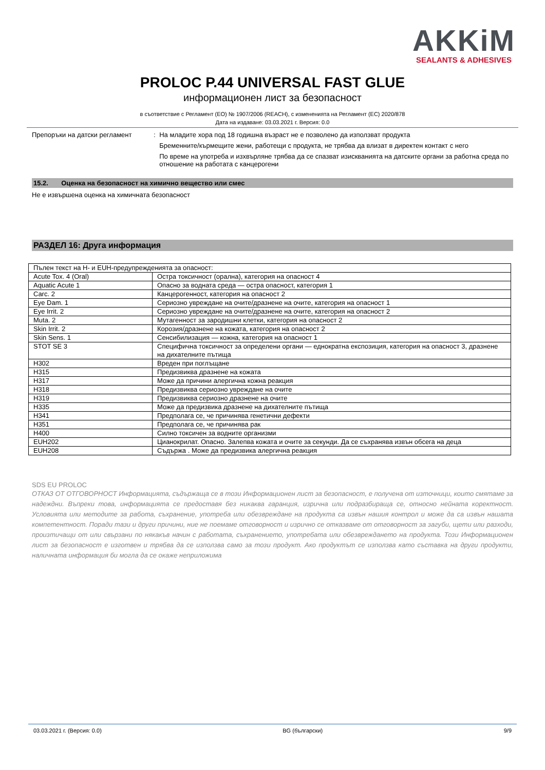AKKiM
SEALANTS & ADHESIVES
PROLOC P.44 UNIVERSAL FAST GLUE
информационен лист за безопасност
в съответствие с Регламент (ЕО) № 1907/2006 (REACH), с измененията на Регламент (ЕС) 2020/878
Дата на издаване: 03.03.2021 г. Версия: 0.0
Препоръки на датски регламент : На младите хора под 18 годишна възраст не е позволено да използват продукта
Бременните/кърмещите жени, работещи с продукта, не трябва да влизат в директен контакт с него
По време на употреба и изхвърляне трябва да се спазват изискванията на датските органи за работна среда по отношение на работата с канцерогени
15.2. Оценка на безопасност на химично вещество или смес
Не е извършена оценка на химичната безопасност
РАЗДЕЛ 16: Друга информация
| Пълен текст на H- и EUH-предупрежденията за опасност: | |
| Acute Tox. 4 (Oral) | Остра токсичност (орална), категория на опасност 4 |
| Aquatic Acute 1 | Опасно за водната среда — остра опасност, категория 1 |
| Carc. 2 | Канцерогенност, категория на опасност 2 |
| Eye Dam. 1 | Сериозно увреждане на очите/дразнене на очите, категория на опасност 1 |
| Eye Irrit. 2 | Сериозно увреждане на очите/дразнене на очите, категория на опасност 2 |
| Muta. 2 | Мутагенност за зародишни клетки, категория на опасност 2 |
| Skin Irrit. 2 | Корозия/дразнене на кожата, категория на опасност 2 |
| Skin Sens. 1 | Сенсибилизация — кожна, категория на опасност 1 |
| STOT SE 3 | Специфична токсичност за определени органи — еднократна експозиция, категория на опасност 3, дразнене на дихателните пътища |
| H302 | Вреден при поглъщане |
| H315 | Предизвиква дразнене на кожата |
| H317 | Може да причини алергична кожна реакция |
| H318 | Предизвиква сериозно увреждане на очите |
| H319 | Предизвиква сериозно дразнене на очите |
| H335 | Може да предизвика дразнене на дихателните пътища |
| H341 | Предполага се, че причинява генетични дефекти |
| H351 | Предполага се, че причинява рак |
| H400 | Силно токсичен за водните организми |
| EUH202 | Цианокрилат. Опасно. Залепва кожата и очите за секунди. Да се съхранява извън обсега на деца |
| EUH208 | Съдържа . Може да предизвика алергична реакция |
SDS EU PROLOC
ОТКАЗ ОТ ОТГОВОРНОСТ Информацията, съдържаща се в този Информационен лист за безопасност, е получена от източници, които смятаме за надеждни. Въпреки това, информацията се предоставя без никаква гаранция, изрична или подразбираща се, относно нейната коректност. Условията или методите за работа, съхранение, употреба или обезвреждане на продукта са извън нашия контрол и може да са извън нашата компетентност. Поради тази и други причини, ние не поемаме отговорност и изрично се отказваме от отговорност за загуби, щети или разходи, произтичащи от или свързани по някакъв начин с работата, съхранението, употребата или обезвреждането на продукта. Този Информационен лист за безопасност е изготвен и трябва да се използва само за този продукт. Ако продуктът се използва като съставка на други продукти, наличната информация би могла да се окаже неприложима
03.03.2021 г. (Версия: 0.0) BG (български) 9/9